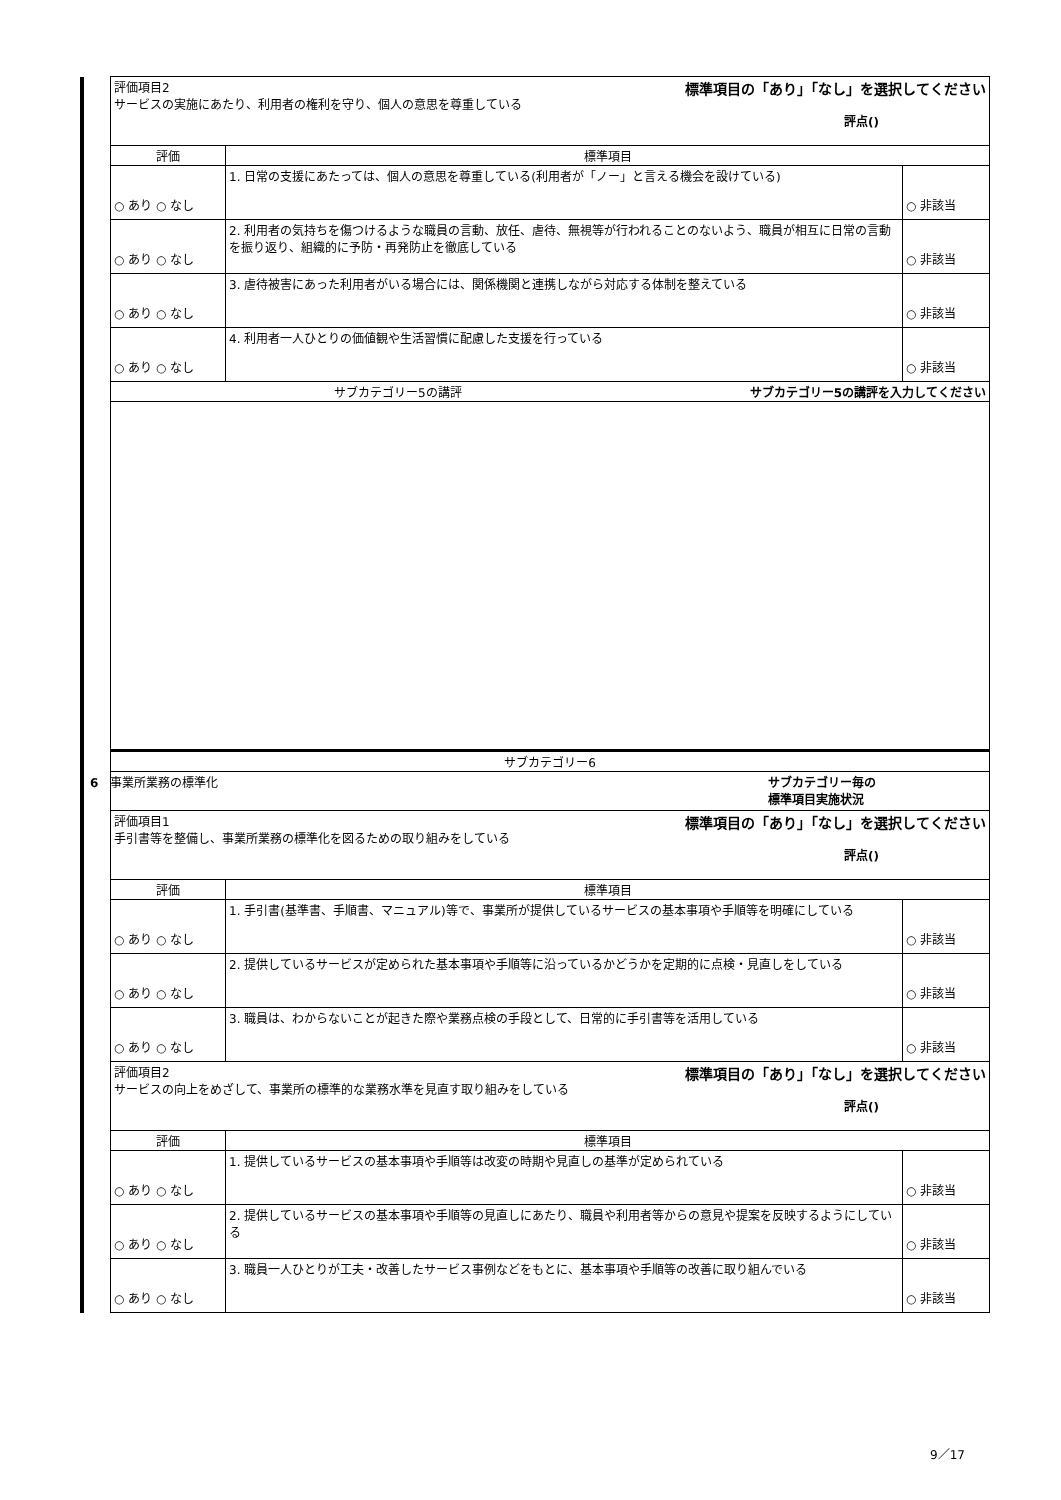| | 標準項目の「あり」「なし」を選択してください 評価項目2 サービスの実施にあたり、利用者の権利を守り、個人の意思を尊重している 評点() | | |
| | 評価 | 標準項目 | |
| | ○ あり ○ なし | 1. 日常の支援にあたっては、個人の意思を尊重している(利用者が「ノー」と言える機会を設けている) | ○ 非該当 |
| | ○ あり ○ なし | 2. 利用者の気持ちを傷つけるような職員の言動、放任、虐待、無視等が行われることのないよう、職員が相互に日常の言動を振り返り、組織的に予防・再発防止を徹底している | ○ 非該当 |
| | ○ あり ○ なし | 3. 虐待被害にあった利用者がいる場合には、関係機関と連携しながら対応する体制を整えている | ○ 非該当 |
| | ○ あり ○ なし | 4. 利用者一人ひとりの価値観や生活習慣に配慮した支援を行っている | ○ 非該当 |
| | サブカテゴリー5の講評を入力してください サブカテゴリー5の講評 | | |
| | サブカテゴリー6 | | |
| | 6 事業所業務の標準化 サブカテゴリー毎の 標準項目実施状況 | | |
| | 標準項目の「あり」「なし」を選択してください 評価項目1 手引書等を整備し、事業所業務の標準化を図るための取り組みをしている 評点() | | |
| | 評価 | 標準項目 | |
| | ○ あり ○ なし | 1. 手引書(基準書、手順書、マニュアル)等で、事業所が提供しているサービスの基本事項や手順等を明確にしている | ○ 非該当 |
| | ○ あり ○ なし | 2. 提供しているサービスが定められた基本事項や手順等に沿っているかどうかを定期的に点検・見直しをしている | ○ 非該当 |
| | ○ あり ○ なし | 3. 職員は、わからないことが起きた際や業務点検の手段として、日常的に手引書等を活用している | ○ 非該当 |
| | 標準項目の「あり」「なし」を選択してください 評価項目2 サービスの向上をめざして、事業所の標準的な業務水準を見直す取り組みをしている 評点() | | |
| | 評価 | 標準項目 | |
| | ○ あり ○ なし | 1. 提供しているサービスの基本事項や手順等は改変の時期や見直しの基準が定められている | ○ 非該当 |
| | ○ あり ○ なし | 2. 提供しているサービスの基本事項や手順等の見直しにあたり、職員や利用者等からの意見や提案を反映するようにしている | ○ 非該当 |
| | ○ あり ○ なし | 3. 職員一人ひとりが工夫・改善したサービス事例などをもとに、基本事項や手順等の改善に取り組んでいる | ○ 非該当 |
9／17